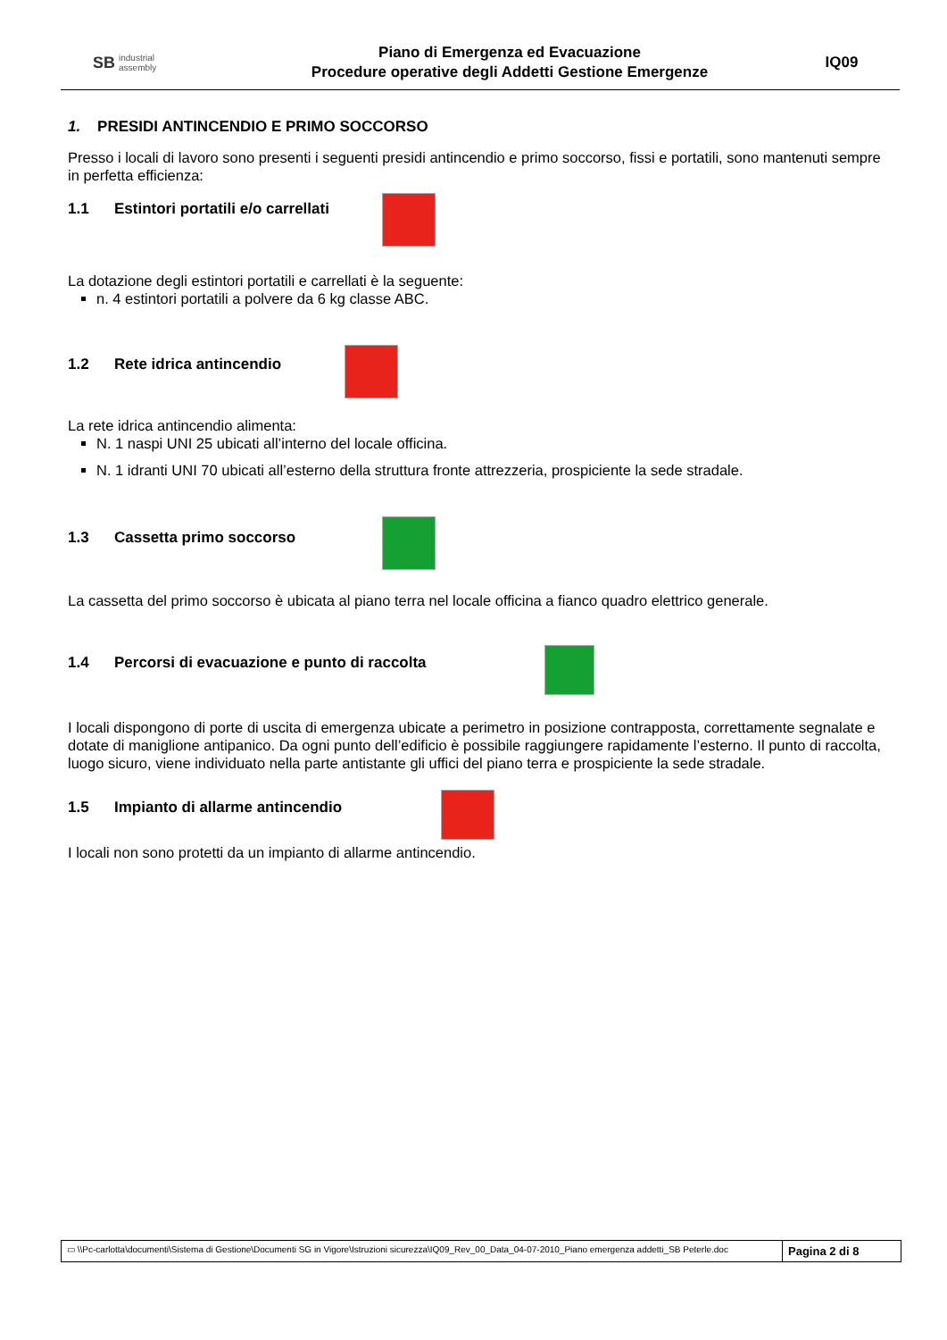SB industrial
assembly
Piano di Emergenza ed Evacuazione
Procedure operative degli Addetti Gestione Emergenze
IQ09
1. PRESIDI ANTINCENDIO E PRIMO SOCCORSO
Presso i locali di lavoro sono presenti i seguenti presidi antincendio e primo soccorso, fissi e portatili, sono mantenuti sempre in perfetta efficienza:
1.1 Estintori portatili e/o carrellati
La dotazione degli estintori portatili e carrellati è la seguente:
n. 4 estintori portatili a polvere da 6 kg classe ABC.
1.2 Rete idrica antincendio
La rete idrica antincendio alimenta:
N. 1 naspi UNI 25 ubicati all’interno del locale officina.
N. 1 idranti UNI 70 ubicati all’esterno della struttura fronte attrezzeria, prospiciente la sede stradale.
1.3 Cassetta primo soccorso
La cassetta del primo soccorso è ubicata al piano terra nel locale officina a fianco quadro elettrico generale.
1.4 Percorsi di evacuazione e punto di raccolta
I locali dispongono di porte di uscita di emergenza ubicate a perimetro in posizione contrapposta, correttamente segnalate e dotate di maniglione antipanico. Da ogni punto dell’edificio è possibile raggiungere rapidamente l’esterno. Il punto di raccolta, luogo sicuro, viene individuato nella parte antistante gli uffici del piano terra e prospiciente la sede stradale.
1.5 Impianto di allarme antincendio
I locali non sono protetti da un impianto di allarme antincendio.
▭ \\Pc-carlotta\documenti\Sistema di Gestione\Documenti SG in Vigore\Istruzioni sicurezza\IQ09_Rev_00_Data_04-07-2010_Piano emergenza addetti_SB Peterle.doc
Pagina 2 di 8